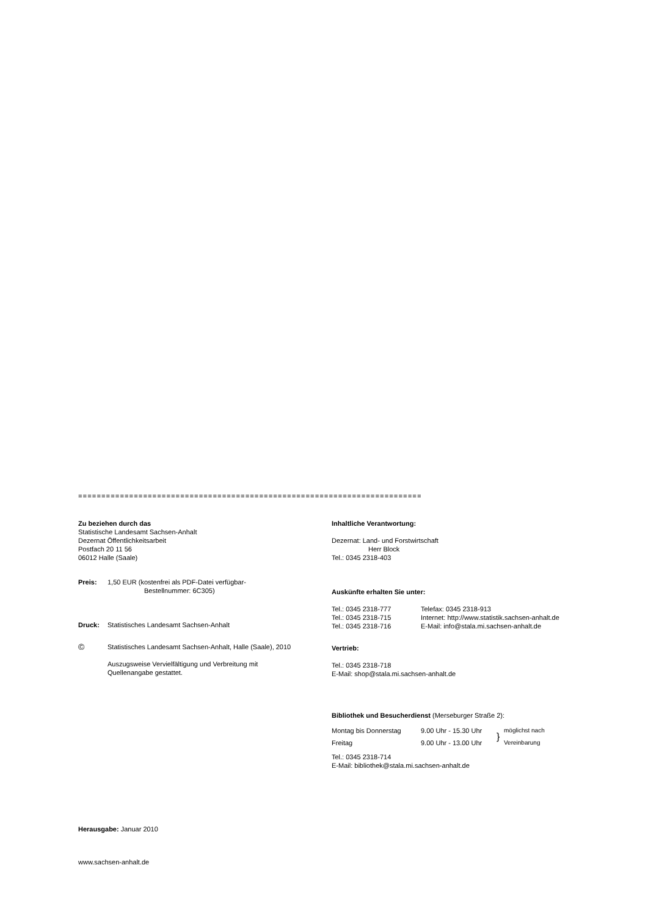==========================================================================
Zu beziehen durch das
Statistische Landesamt Sachsen-Anhalt
Dezernat Öffentlichkeitsarbeit
Postfach 20 11 56
06012 Halle (Saale)
| Preis: | 1,50 EUR (kostenfrei als PDF-Datei verfügbar- Bestellnummer: 6C305) |
| Druck: | Statistisches Landesamt Sachsen-Anhalt |
| © | Statistisches Landesamt Sachsen-Anhalt, Halle (Saale), 2010 Auszugsweise Vervielfältigung und Verbreitung mit Quellenangabe gestattet. |
Herausgabe: Januar 2010
www.sachsen-anhalt.de
Inhaltliche Verantwortung:
Dezernat: Land- und Forstwirtschaft
Herr Block
Tel.: 0345 2318-403
Auskünfte erhalten Sie unter:
| Tel.: 0345 2318-777 Tel.: 0345 2318-715 Tel.: 0345 2318-716 | Telefax: 0345 2318-913 Internet: http://www.statistik.sachsen-anhalt.de E-Mail: info@stala.mi.sachsen-anhalt.de |
Vertrieb:
Tel.: 0345 2318-718
E-Mail: shop@stala.mi.sachsen-anhalt.de
Bibliothek und Besucherdienst (Merseburger Straße 2):
| Montag bis Donnerstag Freitag | 9.00 Uhr - 15.30 Uhr 9.00 Uhr - 13.00 Uhr | } | möglichst nach Vereinbarung |
Tel.: 0345 2318-714
E-Mail: bibliothek@stala.mi.sachsen-anhalt.de